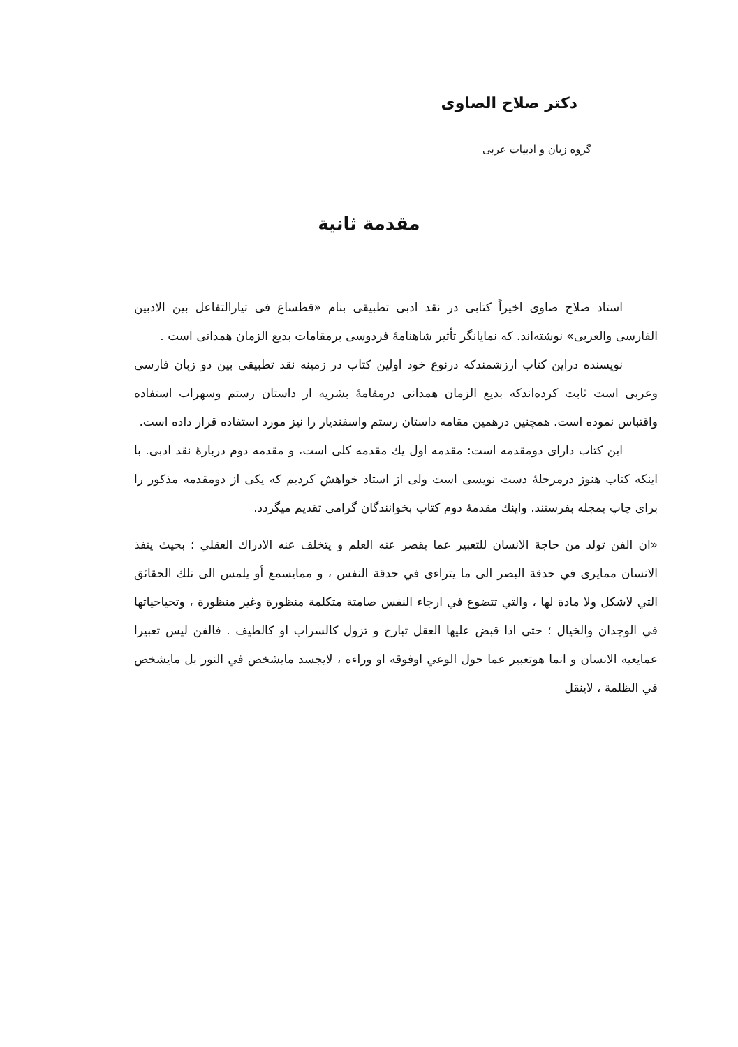دکتر صلاح الصاوی
گروه زبان و ادبیات عربی
مقدمة ثانية
استاد صلاح صاوی اخیراً کتابی در نقد ادبی تطبیقی بنام «قطساع فی تیارالتفاعل بین الادبین الفارسی والعربی» نوشته‌اند. که نمایانگر تأثیر شاهنامهٔ فردوسی برمقامات بدیع الزمان همدانی است .
نویسنده دراین کتاب ارزشمندکه درنوع خود اولین کتاب در زمینه نقد تطبیقی بین دو زبان فارسی وعربی است ثابت کرده‌اندکه بدیع الزمان همدانی درمقامهٔ بشریه از داستان رستم وسهراب استفاده واقتباس نموده است. همچنین درهمین مقامه داستان رستم واسفندیار را نیز مورد استفاده قرار داده است.
این کتاب دارای دومقدمه است: مقدمه اول یك مقدمه کلی است، و مقدمه دوم دربارهٔ نقد ادبی. با اینکه کتاب هنوز درمرحلهٔ دست نویسی است ولی از استاد خواهش کردیم که یکی از دومقدمه مذکور را برای چاپ بمجله بفرستند. واینك مقدمهٔ دوم کتاب بخوانندگان گرامی تقدیم میگردد.
«ان الفن تولد من حاجة الانسان للتعبير عما يقصر عنه العلم و يتخلف عنه الادراك العقلي ؛ بحيث ينفذ الانسان ممايرى في حدقة البصر الى ما يتراءى في حدقة النفس ، و ممايسمع أو يلمس الى تلك الحقائق التي لاشكل ولا مادة لها ، والتي تتضوع في ارجاء النفس صامتة متكلمة منظورة وغير منظورة ، وتحياحياتها في الوجدان والخيال ؛ حتى اذا قبض عليها العقل تبارح و تزول كالسراب او كالطيف . فالفن ليس تعبيرا عمايعيه الانسان و انما هوتعبير عما حول الوعي اوفوقه او وراءه ، لايجسد مايشخص في النور بل مايشخص في الظلمة ، لاينقل